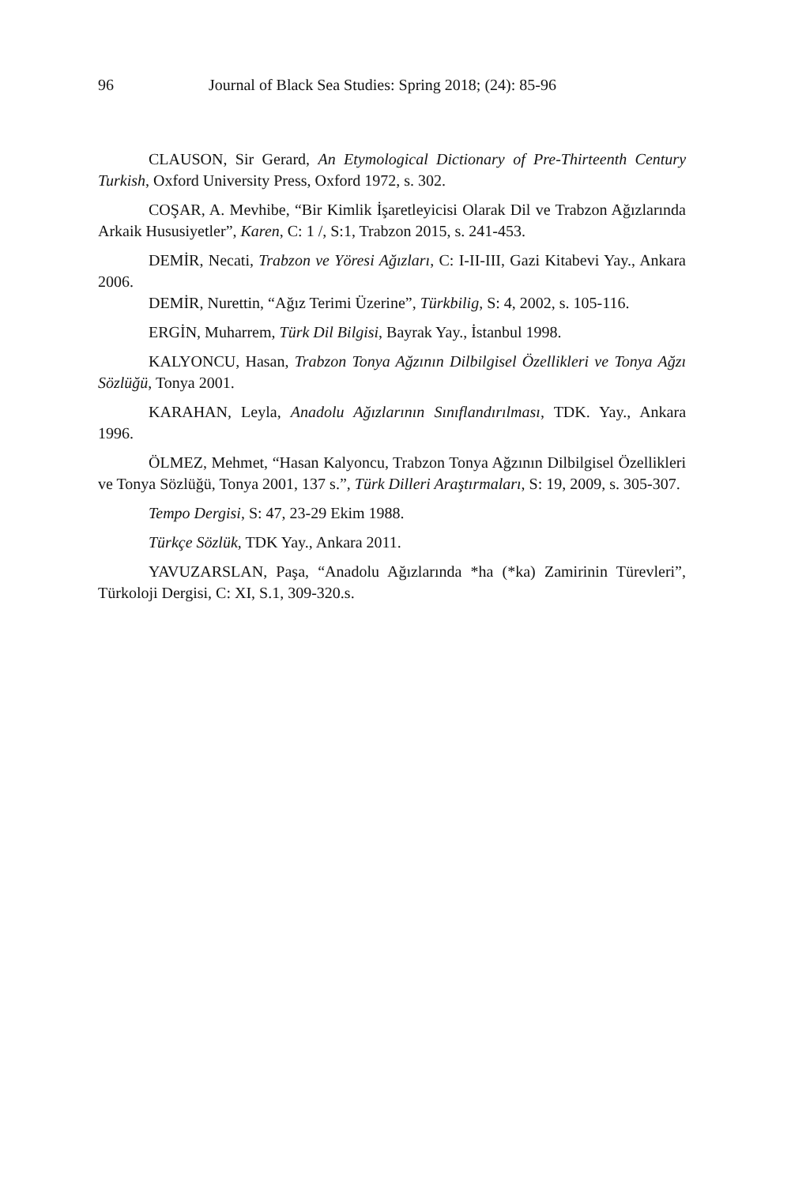96 Journal of Black Sea Studies: Spring 2018; (24): 85-96
CLAUSON, Sir Gerard, An Etymological Dictionary of Pre-Thirteenth Century Turkish, Oxford University Press, Oxford 1972, s. 302.
COŞAR, A. Mevhibe, “Bir Kimlik İşaretleyicisi Olarak Dil ve Trabzon Ağızlarında Arkaik Hususiyetler”, Karen, C: 1 /, S:1, Trabzon 2015, s. 241-453.
DEMİR, Necati, Trabzon ve Yöresi Ağızları, C: I-II-III, Gazi Kitabevi Yay., Ankara 2006.
DEMİR, Nurettin, “Ağız Terimi Üzerine”, Türkbilig, S: 4, 2002, s. 105-116.
ERGİN, Muharrem, Türk Dil Bilgisi, Bayrak Yay., İstanbul 1998.
KALYONCU, Hasan, Trabzon Tonya Ağzının Dilbilgisel Özellikleri ve Tonya Ağzı Sözlüğü, Tonya 2001.
KARAHAN, Leyla, Anadolu Ağızlarının Sınıflandırılması, TDK. Yay., Ankara 1996.
ÖLMEZ, Mehmet, “Hasan Kalyoncu, Trabzon Tonya Ağzının Dilbilgisel Özellikleri ve Tonya Sözlüğü, Tonya 2001, 137 s.”, Türk Dilleri Araştırmaları, S: 19, 2009, s. 305-307.
Tempo Dergisi, S: 47, 23-29 Ekim 1988.
Türkçe Sözlük, TDK Yay., Ankara 2011.
YAVUZARSLAN, Paşa, “Anadolu Ağızlarında *ha (*ka) Zamirinin Türevleri”, Türkoloji Dergisi, C: XI, S.1, 309-320.s.